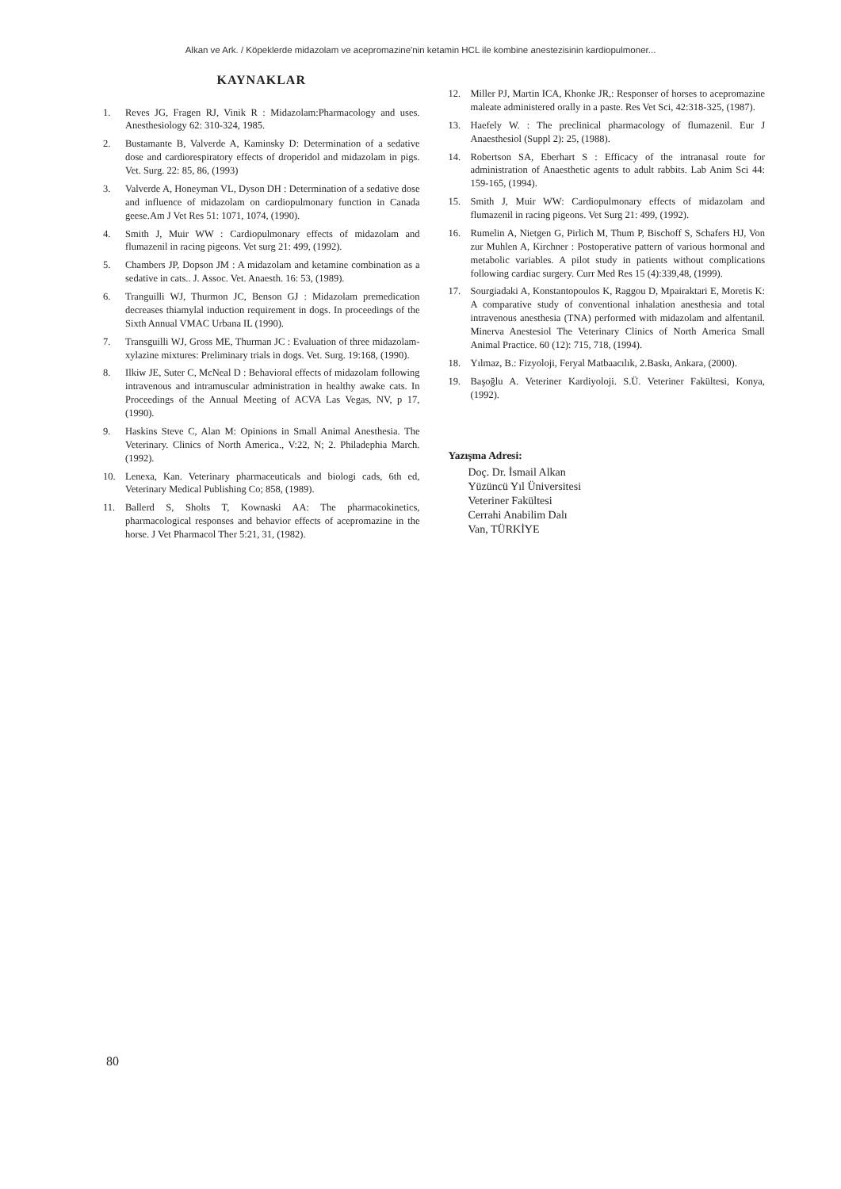Alkan ve Ark. / Köpeklerde midazolam ve acepromazine'nin ketamin HCL ile kombine anestezisinin kardiopulmoner...
KAYNAKLAR
1. Reves JG, Fragen RJ, Vinik R : Midazolam:Pharmacology and uses. Anesthesiology 62: 310-324, 1985.
2. Bustamante B, Valverde A, Kaminsky D: Determination of a sedative dose and cardiorespiratory effects of droperidol and midazolam in pigs. Vet. Surg. 22: 85, 86, (1993)
3. Valverde A, Honeyman VL, Dyson DH : Determination of a sedative dose and influence of midazolam on cardiopulmonary function in Canada geese.Am J Vet Res 51: 1071, 1074, (1990).
4. Smith J, Muir WW : Cardiopulmonary effects of midazolam and flumazenil in racing pigeons. Vet surg 21: 499, (1992).
5. Chambers JP, Dopson JM : A midazolam and ketamine combination as a sedative in cats.. J. Assoc. Vet. Anaesth. 16: 53, (1989).
6. Tranguilli WJ, Thurmon JC, Benson GJ : Midazolam premedication decreases thiamylal induction requirement in dogs. In proceedings of the Sixth Annual VMAC Urbana IL (1990).
7. Transguilli WJ, Gross ME, Thurman JC : Evaluation of three midazolam-xylazine mixtures: Preliminary trials in dogs. Vet. Surg. 19:168, (1990).
8. Ilkiw JE, Suter C, McNeal D : Behavioral effects of midazolam following intravenous and intramuscular administration in healthy awake cats. In Proceedings of the Annual Meeting of ACVA Las Vegas, NV, p 17, (1990).
9. Haskins Steve C, Alan M: Opinions in Small Animal Anesthesia. The Veterinary. Clinics of North America., V:22, N; 2. Philadephia March. (1992).
10. Lenexa, Kan. Veterinary pharmaceuticals and biologi cads, 6th ed, Veterinary Medical Publishing Co; 858, (1989).
11. Ballerd S, Sholts T, Kownaski AA: The pharmacokinetics, pharmacological responses and behavior effects of acepromazine in the horse. J Vet Pharmacol Ther 5:21, 31, (1982).
12. Miller PJ, Martin ICA, Khonke JR,: Responser of horses to acepromazine maleate administered orally in a paste. Res Vet Sci, 42:318-325, (1987).
13. Haefely W. : The preclinical pharmacology of flumazenil. Eur J Anaesthesiol (Suppl 2): 25, (1988).
14. Robertson SA, Eberhart S : Efficacy of the intranasal route for administration of Anaesthetic agents to adult rabbits. Lab Anim Sci 44: 159-165, (1994).
15. Smith J, Muir WW: Cardiopulmonary effects of midazolam and flumazenil in racing pigeons. Vet Surg 21: 499, (1992).
16. Rumelin A, Nietgen G, Pirlich M, Thum P, Bischoff S, Schafers HJ, Von zur Muhlen A, Kirchner : Postoperative pattern of various hormonal and metabolic variables. A pilot study in patients without complications following cardiac surgery. Curr Med Res 15 (4):339,48, (1999).
17. Sourgiadaki A, Konstantopoulos K, Raggou D, Mpairaktari E, Moretis K: A comparative study of conventional inhalation anesthesia and total intravenous anesthesia (TNA) performed with midazolam and alfentanil. Minerva Anestesiol The Veterinary Clinics of North America Small Animal Practice. 60 (12): 715, 718, (1994).
18. Yılmaz, B.: Fizyoloji, Feryal Matbaacılık, 2.Baskı, Ankara, (2000).
19. Başoğlu A. Veteriner Kardiyoloji. S.Ü. Veteriner Fakültesi, Konya, (1992).
Yazışma Adresi:
Doç. Dr. İsmail Alkan
Yüzüncü Yıl Üniversitesi
Veteriner Fakültesi
Cerrahi Anabilim Dalı
Van, TÜRKİYE
80